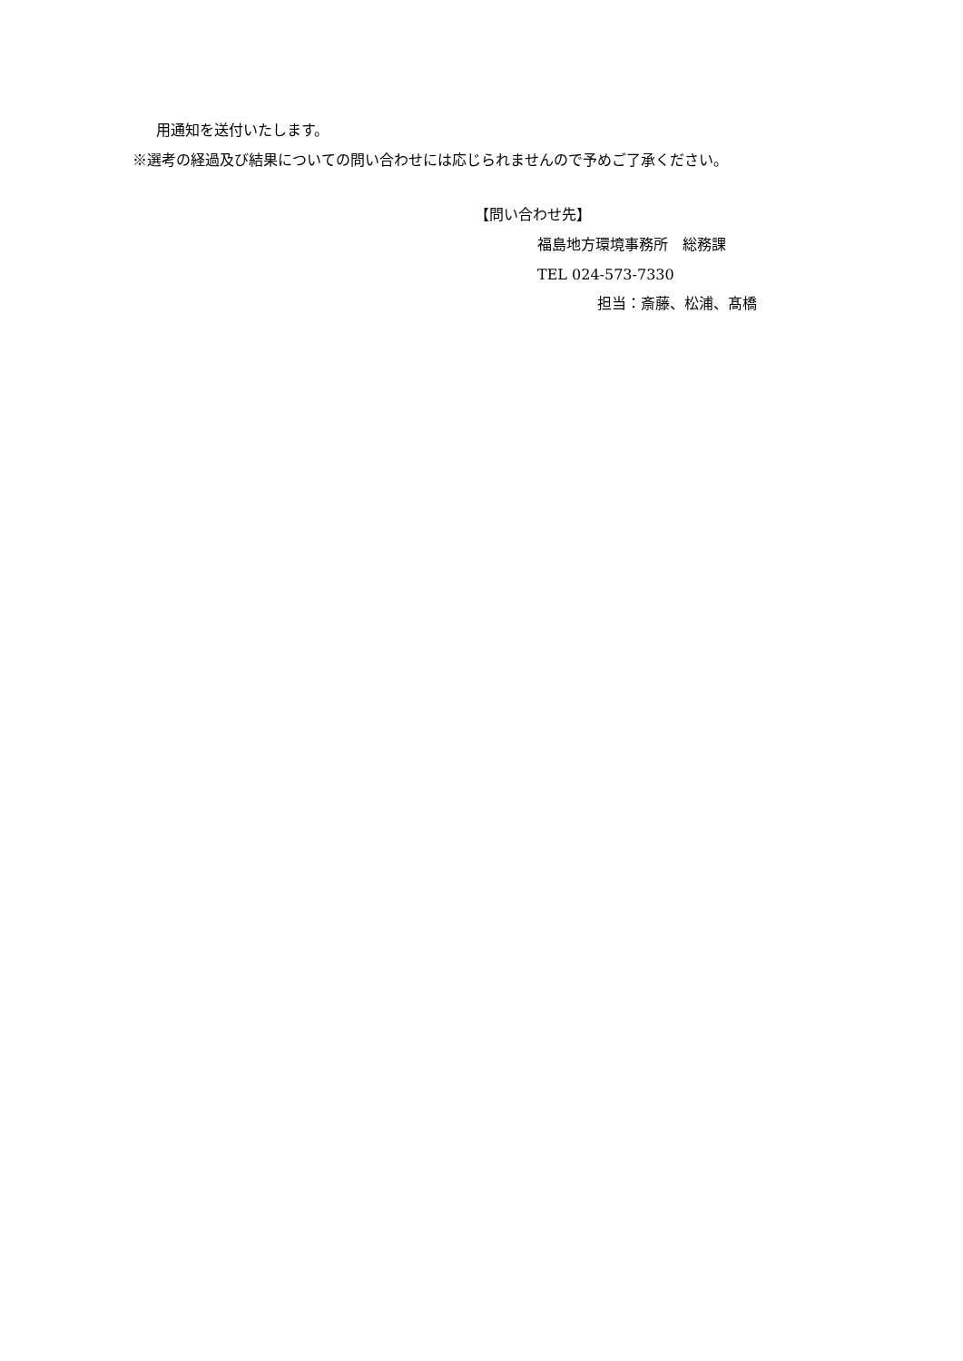用通知を送付いたします。
※選考の経過及び結果についての問い合わせには応じられませんので予めご了承ください。
【問い合わせ先】
福島地方環境事務所　総務課
TEL 024-573-7330
担当：斎藤、松浦、髙橋